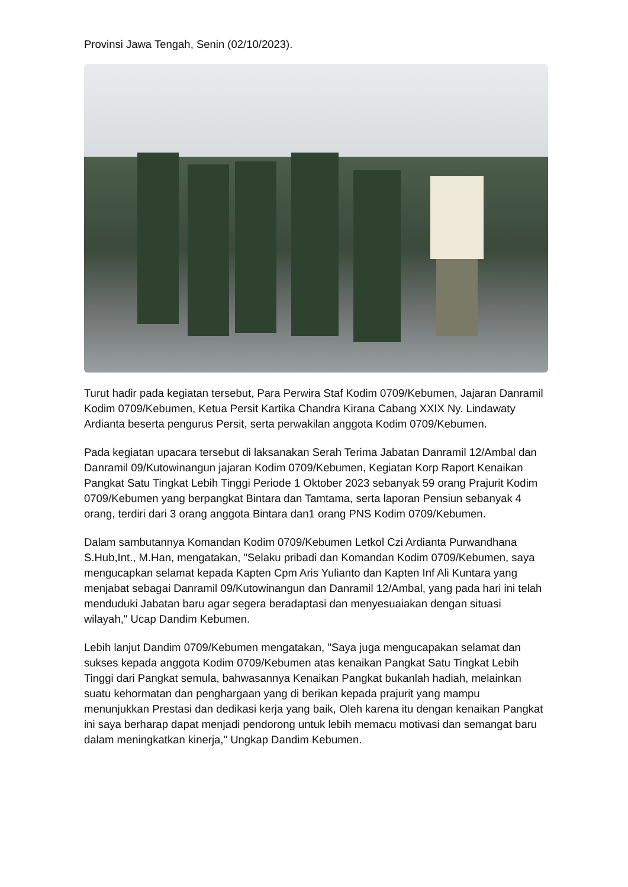Provinsi Jawa Tengah, Senin (02/10/2023).
Turut hadir pada kegiatan tersebut, Para Perwira Staf Kodim 0709/Kebumen, Jajaran Danramil Kodim 0709/Kebumen, Ketua Persit Kartika Chandra Kirana Cabang XXIX Ny. Lindawaty Ardianta beserta pengurus Persit, serta perwakilan anggota Kodim 0709/Kebumen.
Pada kegiatan upacara tersebut di laksanakan Serah Terima Jabatan Danramil 12/Ambal dan Danramil 09/Kutowinangun jajaran Kodim 0709/Kebumen, Kegiatan Korp Raport Kenaikan Pangkat Satu Tingkat Lebih Tinggi Periode 1 Oktober 2023 sebanyak 59 orang Prajurit Kodim 0709/Kebumen yang berpangkat Bintara dan Tamtama, serta laporan Pensiun sebanyak 4 orang, terdiri dari 3 orang anggota Bintara dan1 orang PNS Kodim 0709/Kebumen.
Dalam sambutannya Komandan Kodim 0709/Kebumen Letkol Czi Ardianta Purwandhana S.Hub,Int., M.Han, mengatakan, "Selaku pribadi dan Komandan Kodim 0709/Kebumen, saya mengucapkan selamat kepada Kapten Cpm Aris Yulianto dan Kapten Inf Ali Kuntara yang menjabat sebagai Danramil 09/Kutowinangun dan Danramil 12/Ambal, yang pada hari ini telah menduduki Jabatan baru agar segera beradaptasi dan menyesuaiakan dengan situasi wilayah," Ucap Dandim Kebumen.
Lebih lanjut Dandim 0709/Kebumen mengatakan, "Saya juga mengucapakan selamat dan sukses kepada anggota Kodim 0709/Kebumen atas kenaikan Pangkat Satu Tingkat Lebih Tinggi dari Pangkat semula, bahwasannya Kenaikan Pangkat bukanlah hadiah, melainkan suatu kehormatan dan penghargaan yang di berikan kepada prajurit yang mampu menunjukkan Prestasi dan dedikasi kerja yang baik, Oleh karena itu dengan kenaikan Pangkat ini saya berharap dapat menjadi pendorong untuk lebih memacu motivasi dan semangat baru dalam meningkatkan kinerja," Ungkap Dandim Kebumen.